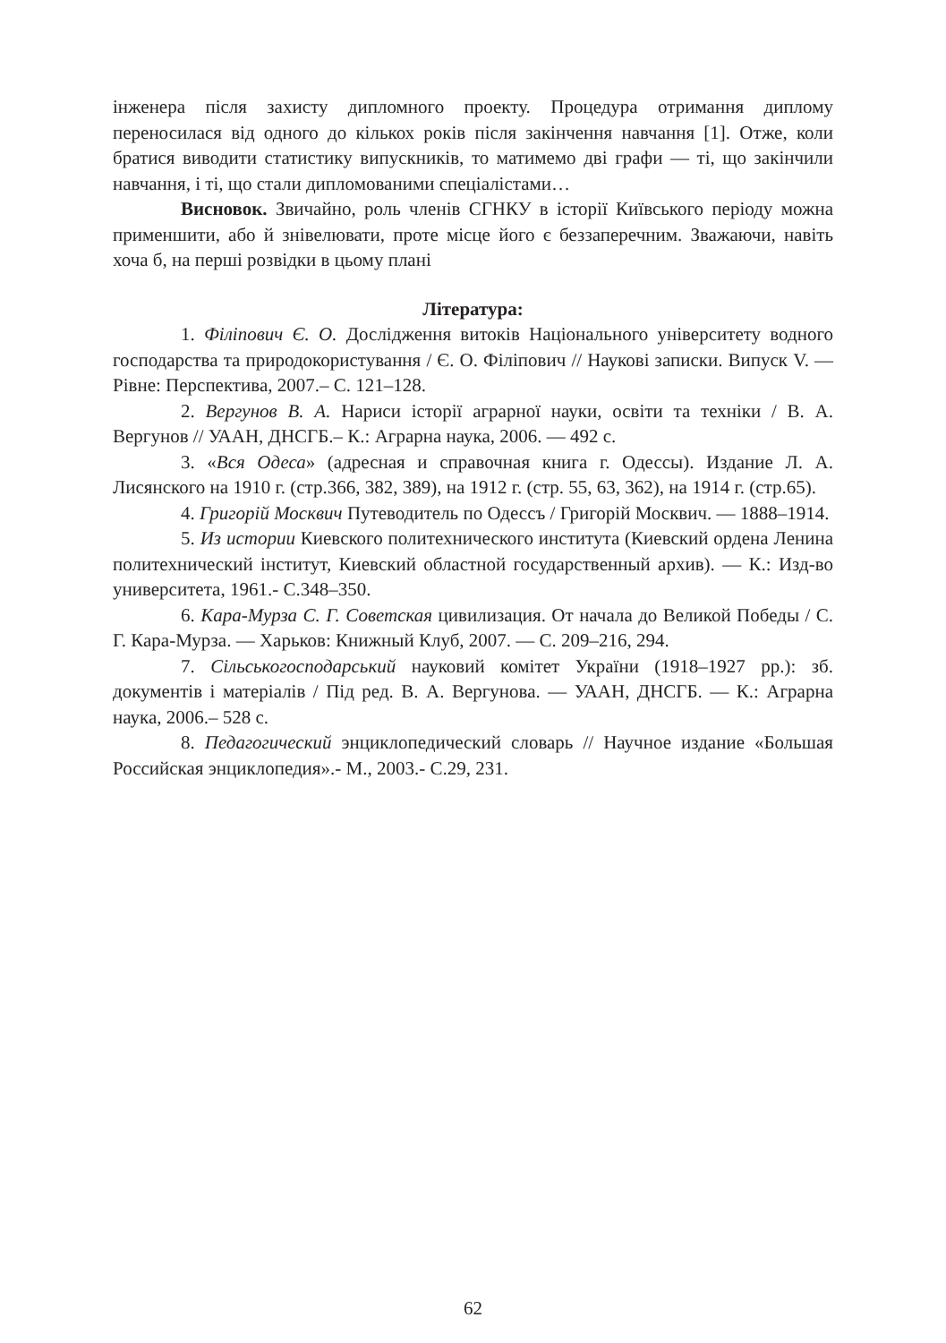інженера після захисту дипломного проекту. Процедура отримання диплому переносилася від одного до кількох років після закінчення навчання [1]. Отже, коли братися виводити статистику випускників, то матимемо дві графи — ті, що закінчили навчання, і ті, що стали дипломованими спеціалістами…
Висновок. Звичайно, роль членів СГНКУ в історії Київського періоду можна применшити, або й знівелювати, проте місце його є беззаперечним. Зважаючи, навіть хоча б, на перші розвідки в цьому плані
Література:
1. Філіпович Є. О. Дослідження витоків Національного університету водного господарства та природокористування / Є. О. Філіпович // Наукові записки. Випуск V. — Рівне: Перспектива, 2007.– С. 121–128.
2. Вергунов В. А. Нариси історії аграрної науки, освіти та техніки / В. А. Вергунов // УААН, ДНСГБ.– К.: Аграрна наука, 2006. — 492 с.
3. «Вся Одеса» (адресная и справочная книга г. Одессы). Издание Л. А. Лисянского на 1910 г. (стр.366, 382, 389), на 1912 г. (стр. 55, 63, 362), на 1914 г. (стр.65).
4. Григорій Москвич Путеводитель по Одессъ / Григорій Москвич. — 1888–1914.
5. Из истории Киевского политехнического института (Киевский ордена Ленина политехнический інститут, Киевский областной государственный архив). — К.: Изд-во университета, 1961.- С.348–350.
6. Кара-Мурза С. Г. Советская цивилизация. От начала до Великой Победы / С. Г. Кара-Мурза. — Харьков: Книжный Клуб, 2007. — С. 209–216, 294.
7. Сільськогосподарський науковий комітет України (1918–1927 рр.): зб. документів і матеріалів / Під ред. В. А. Вергунова. — УААН, ДНСГБ. — К.: Аграрна наука, 2006.– 528 с.
8. Педагогический энциклопедический словарь // Научное издание «Большая Российская энциклопедия».- М., 2003.- С.29, 231.
62